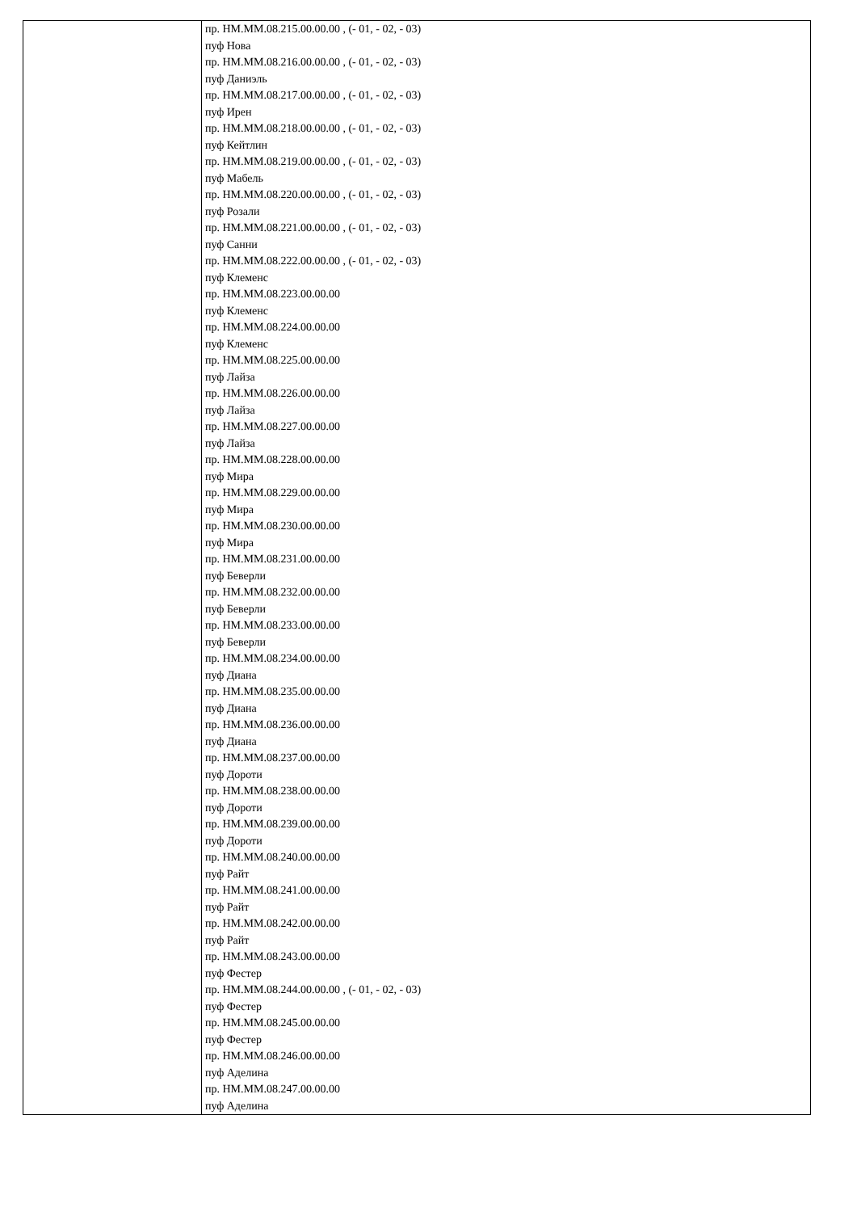| | пр. НМ.ММ.08.215.00.00.00 , (- 01, - 02, - 03) пуф Нова пр. НМ.ММ.08.216.00.00.00 , (- 01, - 02, - 03) пуф Даниэль пр. НМ.ММ.08.217.00.00.00 , (- 01, - 02, - 03) пуф Ирен пр. НМ.ММ.08.218.00.00.00 , (- 01, - 02, - 03) пуф Кейтлин пр. НМ.ММ.08.219.00.00.00 , (- 01, - 02, - 03) пуф Мабель пр. НМ.ММ.08.220.00.00.00 , (- 01, - 02, - 03) пуф Розали пр. НМ.ММ.08.221.00.00.00 , (- 01, - 02, - 03) пуф Санни пр. НМ.ММ.08.222.00.00.00 , (- 01, - 02, - 03) пуф Клеменс пр. НМ.ММ.08.223.00.00.00 пуф Клеменс пр. НМ.ММ.08.224.00.00.00 пуф Клеменс пр. НМ.ММ.08.225.00.00.00 пуф Лайза пр. НМ.ММ.08.226.00.00.00 пуф Лайза пр. НМ.ММ.08.227.00.00.00 пуф Лайза пр. НМ.ММ.08.228.00.00.00 пуф Мира пр. НМ.ММ.08.229.00.00.00 пуф Мира пр. НМ.ММ.08.230.00.00.00 пуф Мира пр. НМ.ММ.08.231.00.00.00 пуф Беверли пр. НМ.ММ.08.232.00.00.00 пуф Беверли пр. НМ.ММ.08.233.00.00.00 пуф Беверли пр. НМ.ММ.08.234.00.00.00 пуф Диана пр. НМ.ММ.08.235.00.00.00 пуф Диана пр. НМ.ММ.08.236.00.00.00 пуф Диана пр. НМ.ММ.08.237.00.00.00 пуф Дороти пр. НМ.ММ.08.238.00.00.00 пуф Дороти пр. НМ.ММ.08.239.00.00.00 пуф Дороти пр. НМ.ММ.08.240.00.00.00 пуф Райт пр. НМ.ММ.08.241.00.00.00 пуф Райт пр. НМ.ММ.08.242.00.00.00 пуф Райт пр. НМ.ММ.08.243.00.00.00 пуф Фестер пр. НМ.ММ.08.244.00.00.00 , (- 01, - 02, - 03) пуф Фестер пр. НМ.ММ.08.245.00.00.00 пуф Фестер пр. НМ.ММ.08.246.00.00.00 пуф Аделина пр. НМ.ММ.08.247.00.00.00 пуф Аделина |